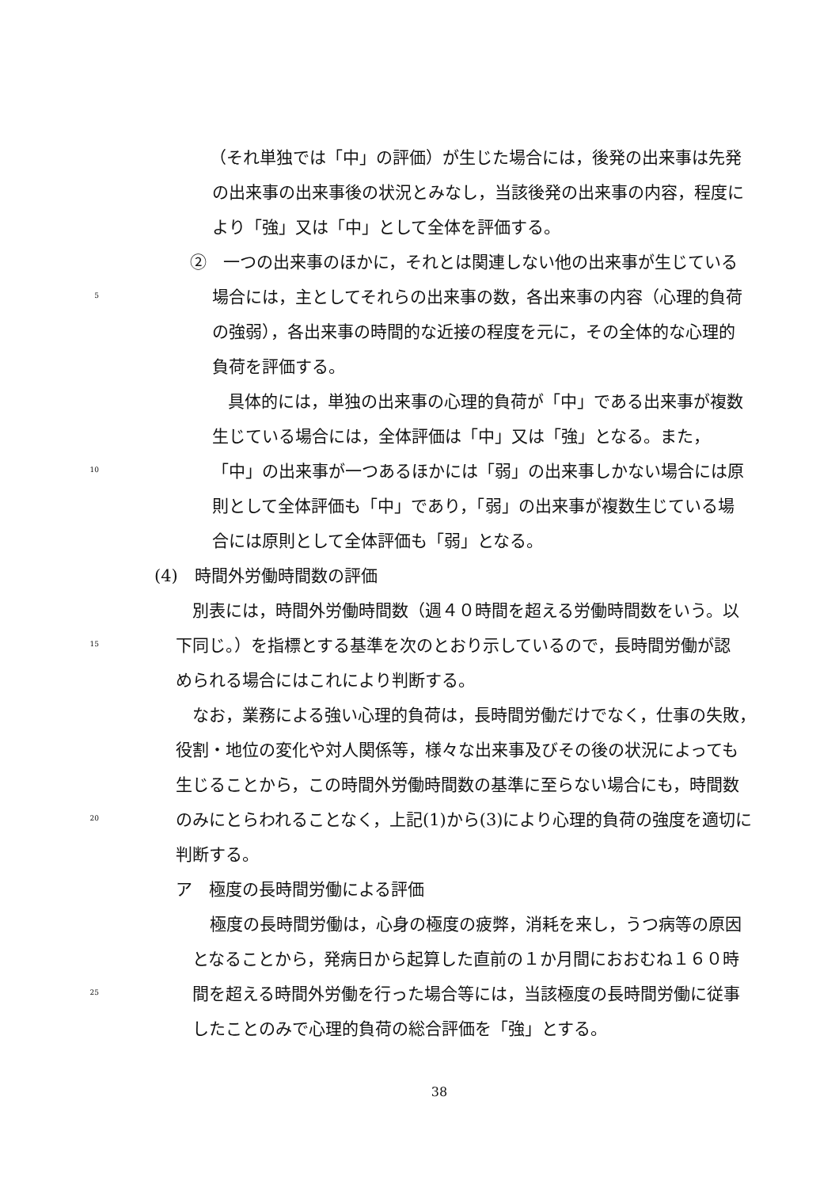（それ単独では「中」の評価）が生じた場合には，後発の出来事は先発
の出来事の出来事後の状況とみなし，当該後発の出来事の内容，程度に
より「強」又は「中」として全体を評価する。
②　一つの出来事のほかに，それとは関連しない他の出来事が生じている
5 場合には，主としてそれらの出来事の数，各出来事の内容（心理的負荷
の強弱），各出来事の時間的な近接の程度を元に，その全体的な心理的
負荷を評価する。
具体的には，単独の出来事の心理的負荷が「中」である出来事が複数
生じている場合には，全体評価は「中」又は「強」となる。また，
10 「中」の出来事が一つあるほかには「弱」の出来事しかない場合には原
則として全体評価も「中」であり，「弱」の出来事が複数生じている場
合には原則として全体評価も「弱」となる。
(4)　時間外労働時間数の評価
別表には，時間外労働時間数（週４０時間を超える労働時間数をいう。以
15 下同じ。）を指標とする基準を次のとおり示しているので，長時間労働が認
められる場合にはこれにより判断する。
なお，業務による強い心理的負荷は，長時間労働だけでなく，仕事の失敗，
役割・地位の変化や対人関係等，様々な出来事及びその後の状況によっても
生じることから，この時間外労働時間数の基準に至らない場合にも，時間数
20 のみにとらわれることなく，上記(1)から(3)により心理的負荷の強度を適切に
判断する。
ア　極度の長時間労働による評価
極度の長時間労働は，心身の極度の疲弊，消耗を来し，うつ病等の原因
となることから，発病日から起算した直前の１か月間におおむね１６０時
25 間を超える時間外労働を行った場合等には，当該極度の長時間労働に従事
したことのみで心理的負荷の総合評価を「強」とする。
38